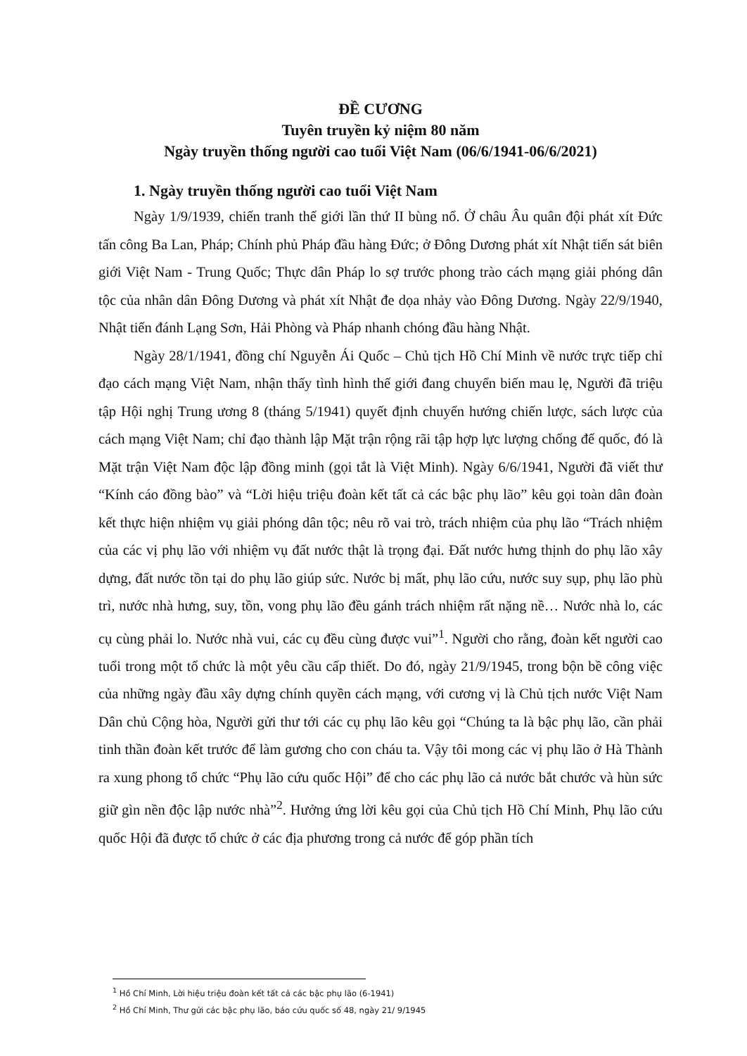ĐỀ CƯƠNG
Tuyên truyền kỷ niệm 80 năm
Ngày truyền thống người cao tuổi Việt Nam (06/6/1941-06/6/2021)
1. Ngày truyền thống người cao tuổi Việt Nam
Ngày 1/9/1939, chiến tranh thế giới lần thứ II bùng nổ. Ở châu Âu quân đội phát xít Đức tấn công Ba Lan, Pháp; Chính phủ Pháp đầu hàng Đức; ở Đông Dương phát xít Nhật tiến sát biên giới Việt Nam - Trung Quốc; Thực dân Pháp lo sợ trước phong trào cách mạng giải phóng dân tộc của nhân dân Đông Dương và phát xít Nhật đe dọa nhảy vào Đông Dương. Ngày 22/9/1940, Nhật tiến đánh Lạng Sơn, Hải Phòng và Pháp nhanh chóng đầu hàng Nhật.
Ngày 28/1/1941, đồng chí Nguyễn Ái Quốc – Chủ tịch Hồ Chí Minh về nước trực tiếp chỉ đạo cách mạng Việt Nam, nhận thấy tình hình thế giới đang chuyển biến mau lẹ, Người đã triệu tập Hội nghị Trung ương 8 (tháng 5/1941) quyết định chuyển hướng chiến lược, sách lược của cách mạng Việt Nam; chỉ đạo thành lập Mặt trận rộng rãi tập hợp lực lượng chống đế quốc, đó là Mặt trận Việt Nam độc lập đồng minh (gọi tắt là Việt Minh). Ngày 6/6/1941, Người đã viết thư “Kính cáo đồng bào” và “Lời hiệu triệu đoàn kết tất cả các bậc phụ lão” kêu gọi toàn dân đoàn kết thực hiện nhiệm vụ giải phóng dân tộc; nêu rõ vai trò, trách nhiệm của phụ lão “Trách nhiệm của các vị phụ lão với nhiệm vụ đất nước thật là trọng đại. Đất nước hưng thịnh do phụ lão xây dựng, đất nước tồn tại do phụ lão giúp sức. Nước bị mất, phụ lão cứu, nước suy sụp, phụ lão phù trì, nước nhà hưng, suy, tồn, vong phụ lão đều gánh trách nhiệm rất nặng nề… Nước nhà lo, các cụ cùng phải lo. Nước nhà vui, các cụ đều cùng được vui”<sup>1</sup>. Người cho rằng, đoàn kết người cao tuổi trong một tổ chức là một yêu cầu cấp thiết. Do đó, ngày 21/9/1945, trong bộn bề công việc của những ngày đầu xây dựng chính quyền cách mạng, với cương vị là Chủ tịch nước Việt Nam Dân chủ Cộng hòa, Người gửi thư tới các cụ phụ lão kêu gọi “Chúng ta là bậc phụ lão, cần phải tinh thần đoàn kết trước để làm gương cho con cháu ta. Vậy tôi mong các vị phụ lão ở Hà Thành ra xung phong tổ chức “Phụ lão cứu quốc Hội” để cho các phụ lão cả nước bắt chước và hùn sức giữ gìn nền độc lập nước nhà”<sup>2</sup>. Hưởng ứng lời kêu gọi của Chủ tịch Hồ Chí Minh, Phụ lão cứu quốc Hội đã được tổ chức ở các địa phương trong cả nước để góp phần tích
<sup>1</sup> Hồ Chí Minh, Lời hiệu triệu đoàn kết tất cả các bậc phụ lão (6-1941)
<sup>2</sup> Hồ Chí Minh, Thư gửi các bậc phụ lão, báo cứu quốc số 48, ngày 21/ 9/1945